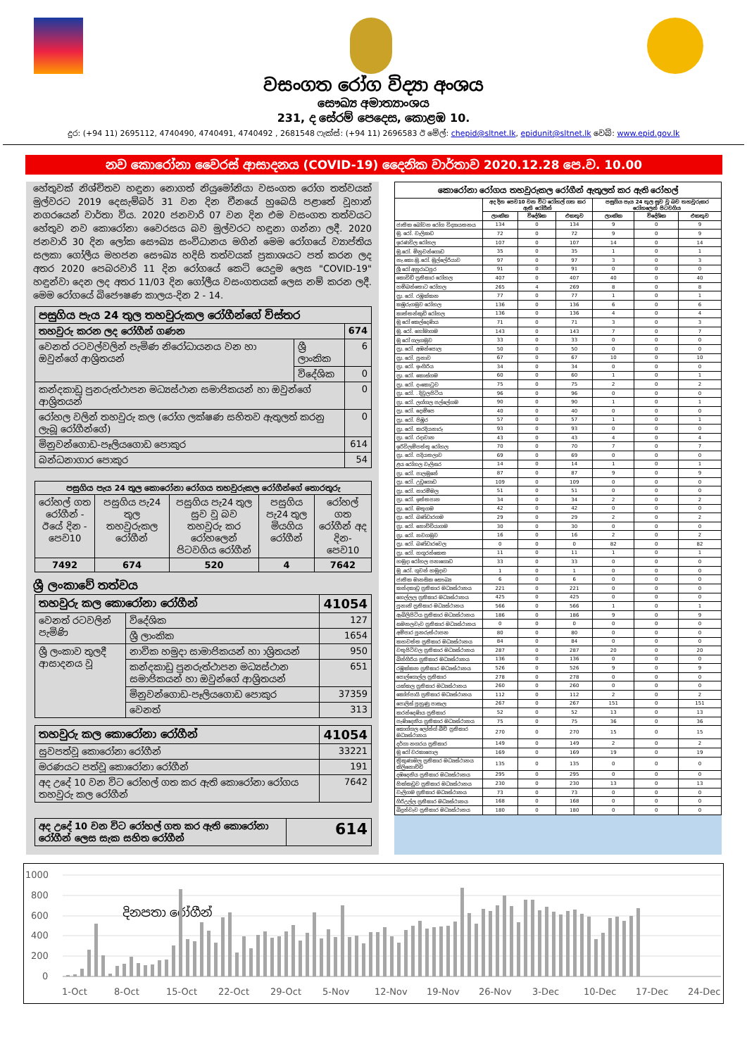වසංගත රෝග විද්‍යා අංශය
සෞඛ්‍ය අමාත්‍යාංශය
231, ද සේරම් පෙදෙස, කොළඹ 10.
දුර: (+94 11) 2695112, 4740490, 4740491, 4740492 , 2681548 ෆැක්ස්: (+94 11) 2696583 ඊ මේල්: chepid@sltnet.lk, epidunit@sltnet.lk වෙබ්: www.epid.gov.lk
නව කොරෝනා වෛරස් ආසාදනය (COVID-19) දෛනික වාර්තාව 2020.12.28 පෙ.ව. 10.00
හේතුවක් නිශ්චිතව හඳුනා නොගත් නියුමෝනියා වසංගත රෝග තත්වයක් මුල්වරට 2019 දෙසැම්බර් 31 වන දින චීනයේ හුබෙයි පළාතේ වූහාන් නගරයෙන් වාර්තා විය. 2020 ජනවාරි 07 වන දින එම වසංගත තත්වයට හේතුව නව කොරෝනා වෛරසය බව මුල්වරට හඳුනා ගන්නා ලදී. 2020 ජනවාරි 30 දින ලෝක සෞඛ්‍ය සංවිධානය මගින් මෙම රෝගයේ ව්‍යාප්තිය සලකා ගෝලීය මහජන සෞඛ්‍ය හදිසි තත්වයක් ප්‍රකාශයට පත් කරන ලද අතර 2020 පෙබරවාරි 11 දින රෝගයේ කෙටි යෙදුම ලෙස "COVID-19" හඳුන්වා දෙන ලද අතර 11/03 දින ගෝලීය වසංගතයක් ලෙස නම් කරන ලදී. මෙම රෝගයේ බිජෞෂණ කාලය-දින 2 - 14.
| පසුගිය පැය 24 තුල තහවුරුකල රෝගීන්ගේ විස්තර | | |
| --- | --- | --- |
| තහවුරු කරන ලද රෝගීන් ගණන | | 674 |
| වෙනත් රටවල්වලින් පැමිණ නිරෝධායනය වන හා ඔවුන්ගේ ආශ්‍රිතයන් | ශ්‍රී ලාංකික | 6 |
| | විදේශික | 0 |
| කන්දකාඩු පුනරුත්ථාපන මධ්‍යස්ථාන සමාජිකයන් හා ඔවුන්ගේ ආශ්‍රිතයන් | | 0 |
| රෝහල වලින් තහවුරු කල (රෝග ලක්ෂණ සහිතව ඇතුලත් කරනු ලැබූ රෝගීන්ගේ) | | 0 |
| මිනුවන්ගොඩ-පෑලියගොඩ පොකුර | | 614 |
| බන්ධනාගාර පොකුර | | 54 |
| පසුගිය පැය 24 තුල කොරෝනා රෝගය තහවුරුකල රෝගීන්ගේ තොරතුරු | | | | |
| --- | --- | --- | --- | --- |
| රෝහල් ගත රෝගීන් - ඊයේ දින - පෙව10 | පසුගිය පැ24 තුල තහවුරුකල රෝගීන් | පසුගිය පැ24 තුල සුව වූ බව තහවුරු කර රෝහලෙන් පිටවගිය රෝගීන් | පසුගිය පැ24 තුල මියගිය රෝගීන් | රෝහල් ගත රෝගීන් අද දින-පෙව10 |
| 7492 | 674 | 520 | 4 | 7642 |
ශ්‍රී ලංකාවේ තත්වය
| තහවුරු කල කොරෝනා රෝගීන් | | 41054 |
| වෙනත් රටවලින් පැමිණි | විදේශික | 127 |
| | ශ්‍රී ලාංකික | 1654 |
| ශ්‍රී ලංකාව තුලදී ආසාදනය වූ | නාවික හමුදා සාමාජිකයන් හා ාශ්‍රිතයන් | 950 |
| | කන්දකාඩු පුනරුත්ථාපන මධ්‍යස්ථාන සමාජිකයන් හා ඔවුන්ගේ ආශ්‍රිතයන් | 651 |
| | මිනුවන්ගොඩ-පෑලියගොඩ පොකුර | 37359 |
| | වෙනත් | 313 |
| තහවුරු කල කොරෝනා රෝගීන් | 41054 |
| සුවපත්වූ කොරෝනා රෝගීන් | 33221 |
| මරණයට පත්වූ කොරෝනා රෝගීන් | 191 |
| අද උදේ 10 වන විට රෝහල් ගත කර ඇති කොරෝනා රෝගය තහවුරු කල රෝගීන් | 7642 |
| අද උදේ 10 වන විට රෝහල් ගත කර ඇති කොරෝනා රෝගීන් ලෙස සැක සහිත රෝගීන් | 614 |
| කොරෝනා රෝගය තහවුරුකල රෝගීන් ඇතුලත් කර ඇති රෝහල් | | | | | | |
| --- | --- | --- | --- | --- | --- | --- |
| | අද දින පෙව10 වන විට රෝහල් ගත කර ඇති රෝගීන් | | | පසුගිය පැය 24 තුල සුව වූ බව තහවුරුකර රෝහලෙන් පිටවගිය | | |
| | ලාංකික | විදේශික | එකතුව | ලාංකික | විදේශික | එකතුව |
| ජාතික බෝවන රෝග විද්‍යායතනය | 134 | 0 | 134 | 9 | 0 | 9 |
| මු. රෝ. වැලිකඩ | 72 | 0 | 72 | 9 | 0 | 9 |
| ඉරණවිල රෝහල | 107 | 0 | 107 | 14 | 0 | 14 |
| මු.රෝ. මිනුවන්ගොඩ | 35 | 0 | 35 | 1 | 0 | 1 |
| නැ.කො.මු.රෝ. මුල්ලේරියාව | 97 | 0 | 97 | 3 | 0 | 3 |
| ශ්‍රී රෝ අනුරාධපුර | 91 | 0 | 91 | 0 | 0 | 0 |
| කොවිඩ් ප්‍රතිකාර රෝහල | 407 | 0 | 407 | 40 | 0 | 40 |
| හම්බන්තොට රෝහල | 265 | 4 | 269 | 8 | 0 | 8 |
| ප්‍රා. රෝ. රඹුක්කන | 77 | 0 | 77 | 1 | 0 | 1 |
| කඹුරුගමුව රෝහල | 136 | 0 | 136 | 6 | 0 | 6 |
| කාත්තන්කුඩි රෝහල | 136 | 0 | 136 | 4 | 0 | 4 |
| මු රෝ කෙල්දෙණිය | 71 | 0 | 71 | 3 | 0 | 3 |
| මු. රෝ. හෝමාගම | 143 | 0 | 143 | 7 | 0 | 7 |
| මු රෝ ගලගමුව | 33 | 0 | 33 | 0 | 0 | 0 |
| ප්‍රා. රෝ. අඹන්පොල | 50 | 0 | 50 | 0 | 0 | 0 |
| ප්‍රා. රෝ. පූනාව | 67 | 0 | 67 | 10 | 0 | 10 |
| ප්‍රා. රෝ. ඉංගිරිය | 34 | 0 | 34 | 0 | 0 | 0 |
| ප්‍රා. රෝ. කොස්ගම | 60 | 0 | 60 | 1 | 0 | 1 |
| ප්‍රා. රෝ. දංකොටුව | 75 | 0 | 75 | 2 | 0 | 2 |
| ප්‍රා. රෝ. . දිවුලපිටිය | 96 | 0 | 96 | 0 | 0 | 0 |
| ප්‍රා. රෝ. ලග්ගල පල්ලේගම | 90 | 0 | 90 | 1 | 0 | 1 |
| ප්‍රා. රෝ. දොම්පෙ | 40 | 0 | 40 | 0 | 0 | 0 |
| ප්‍රා. රෝ. පිඹුර | 57 | 0 | 57 | 1 | 0 | 1 |
| ප්‍රා. රෝ. කරදියනාරු | 93 | 0 | 93 | 0 | 0 | 0 |
| ප්‍රා. රෝ. රදාවාන | 43 | 0 | 43 | 4 | 0 | 4 |
| ඉරිවිලම්පත්තු රෝහල | 70 | 0 | 70 | 7 | 0 | 7 |
| ප්‍රා. රෝ. පදියතලාව | 69 | 0 | 69 | 0 | 0 | 0 |
| ළය රෝහල වැලිසර | 14 | 0 | 14 | 1 | 0 | 1 |
| ප්‍රා. රෝ. පාලමුනේ | 87 | 0 | 87 | 9 | 0 | 9 |
| ප්‍රා. රෝ. උඩුගොඩ | 109 | 0 | 109 | 0 | 0 | 0 |
| ප්‍රා. රෝ. නාරම්මල | 51 | 0 | 51 | 0 | 0 | 0 |
| ප්‍රා. රෝ. ඉත්තපාන | 34 | 0 | 34 | 2 | 0 | 2 |
| ප්‍රා. රෝ. මතුගම | 42 | 0 | 42 | 0 | 0 | 0 |
| ප්‍රා. රෝ. බණ්ඩාරගම | 29 | 0 | 29 | 2 | 0 | 2 |
| ප්‍රා. රෝ. නොච්චියාගම | 30 | 0 | 30 | 0 | 0 | 0 |
| ප්‍රා. රෝ. නවගමුව | 16 | 0 | 16 | 2 | 0 | 2 |
| ප්‍රා. රෝ. බණ්ඩාරවෙල | 0 | 0 | 0 | 82 | 0 | 82 |
| ප්‍රා. රෝ. හගුරන්කෙත | 11 | 0 | 11 | 1 | 0 | 1 |
| හමුදා රෝහල පනාගොඩ | 33 | 0 | 33 | 0 | 0 | 0 |
| මු .රෝ. ගුවන් හමුදාව | 1 | 0 | 1 | 0 | 0 | 0 |
| ජාතික මානසික සෞඛ්‍ය | 6 | 0 | 6 | 0 | 0 | 0 |
| කන්දකාඩු ප්‍රතිකාර මධ්‍යස්ථානය | 221 | 0 | 221 | 0 | 0 | 0 |
| හෙල්ලල ප්‍රතිකාර මධ්‍යස්ථානය | 425 | 0 | 425 | 0 | 0 | 0 |
| පූනානි ප්‍රතිකාර මධ්‍යස්ථානය | 566 | 0 | 566 | 1 | 0 | 1 |
| ඇබිලිපිටිය ප්‍රතිකාර මධ්‍යස්ථානය | 186 | 0 | 186 | 9 | 0 | 9 |
| සමනලවැව ප්‍රතිකාර මධ්‍යස්ථානය | 0 | 0 | 0 | 0 | 0 | 0 |
| අම්පාර පුනරුත්ථාපන | 80 | 0 | 80 | 0 | 0 | 0 |
| කහවත්ත ප්‍රතිකාර මධ්‍යස්ථානය | 84 | 0 | 84 | 0 | 0 | 0 |
| වතුපිටිවල ප්‍රතිකාර මධ්‍යස්ථානය | 287 | 0 | 287 | 20 | 0 | 20 |
| බින්ගිරිය ප්‍රතිකාර මධ්‍යස්ථානය | 136 | 0 | 136 | 0 | 0 | 0 |
| රඹුක්කන ප්‍රතිකාර මධ්‍යස්ථානය | 526 | 0 | 526 | 9 | 0 | 9 |
| පොල්ගොල්ල ප්‍රතිකාර | 278 | 0 | 278 | 0 | 0 | 0 |
| යක්කල ප්‍රතිකාර මධ්‍යස්ථානය | 260 | 0 | 260 | 0 | 0 | 0 |
| කෝප්පායි ප්‍රතිකාර මධ්‍යස්ථානය | 112 | 0 | 112 | 2 | 0 | 2 |
| පොලිස් පුහුණු පාසැල | 267 | 0 | 267 | 151 | 0 | 151 |
| කරන්දෙණිය ප්‍රතිකාර | 52 | 0 | 52 | 13 | 0 | 13 |
| පැණිදෙනිය ප්‍රතිකාර මධ්‍යස්ථානය | 75 | 0 | 75 | 36 | 0 | 36 |
| කොග්ගල ලෝන්ග් බීච් ප්‍රතිකාර මධ්‍යස්ථානය | 270 | 0 | 270 | 15 | 0 | 15 |
| දර්ගා නගරය ප්‍රතිකාර | 149 | 0 | 149 | 2 | 0 | 2 |
| මු රෝ වරකාපොල | 169 | 0 | 169 | 19 | 0 | 19 |
| ත්‍රිකුණාමල ප්‍රතිකාර මධ්‍යස්ථානය කිලිනොච්චි | 135 | 0 | 135 | 0 | 0 | 0 |
| දඹදෙනිය ප්‍රතිකාර මධ්‍යස්ථානය | 295 | 0 | 295 | 0 | 0 | 0 |
| හික්කඩුව ප්‍රතිකාර මධ්‍යස්ථානය | 230 | 0 | 230 | 13 | 0 | 13 |
| වැලිගම ප්‍රතිකාර මධ්‍යස්ථානය | 73 | 0 | 73 | 0 | 0 | 0 |
| ගිරිඋල්ල ප්‍රතිකාර මධ්‍යස්ථානය | 168 | 0 | 168 | 0 | 0 | 0 |
| බිදුන්වැව ප්‍රතිකාර මධ්‍යස්ථානය | 180 | 0 | 180 | 0 | 0 | 0 |
1000
800
600
400
200
0
දිනපතා රෝගීන්
1-Oct
8-Oct
15-Oct
22-Oct
29-Oct
5-Nov
12-Nov
19-Nov
26-Nov
3-Dec
10-Dec
17-Dec
24-Dec